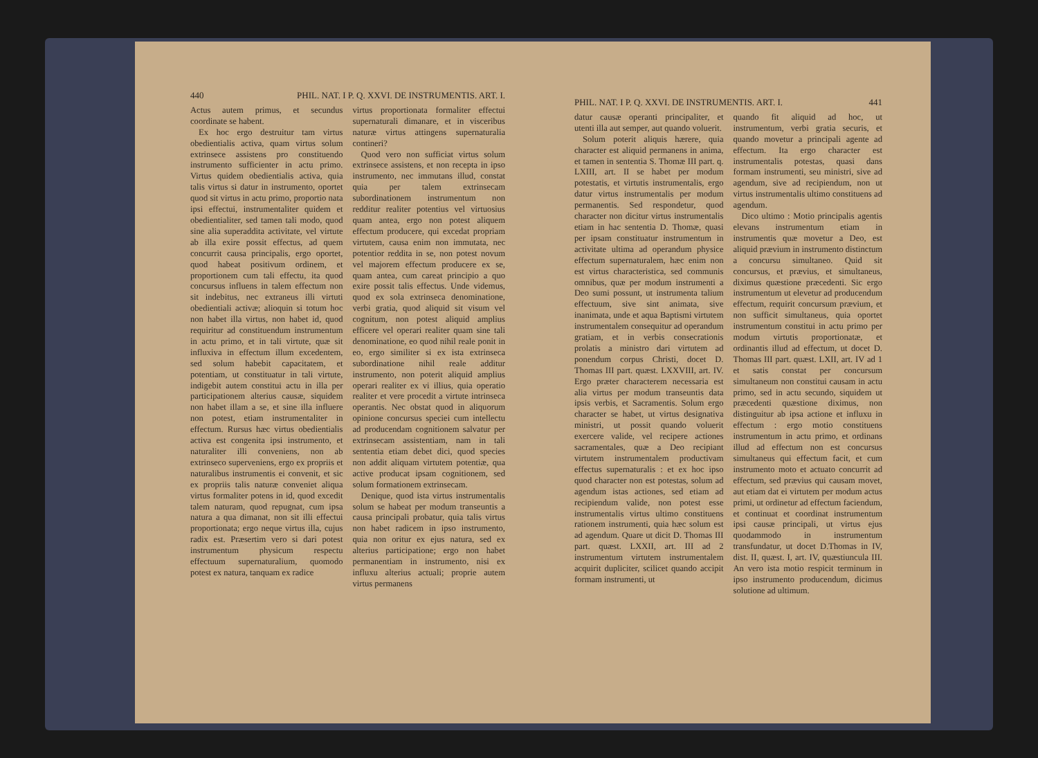440 PHIL. NAT. I P. Q. XXVI. DE INSTRUMENTIS. ART. I.
Actus autem primus, et secundus coordinate se habent.
Ex hoc ergo destruitur tam virtus obedientialis activa, quam virtus solum extrinsece assistens pro constituendo instrumento sufficienter in actu primo. Virtus quidem obedientialis activa, quia talis virtus si datur in instrumento, oportet quod sit virtus in actu primo, proportio nata ipsi effectui, instrumentaliter quidem et obedientialiter, sed tamen tali modo, quod sine alia superaddita activitate, vel virtute ab illa exire possit effectus, ad quem concurrit causa principalis, ergo oportet, quod habeat positivum ordinem, et proportionem cum tali effectu, ita quod concursus influens in talem effectum non sit indebitus, nec extraneus illi virtuti obedientiali activæ; alioquin si totum hoc non habet illa virtus, non habet id, quod requiritur ad constituendum instrumentum in actu primo, et in tali virtute, quæ sit influxiva in effectum illum excedentem, sed solum habebit capacitatem, et potentiam, ut constituatur in tali virtute, indigebit autem constitui actu in illa per participationem alterius causæ, siquidem non habet illam a se, et sine illa influere non potest, etiam instrumentaliter in effectum. Rursus hæc virtus obedientialis activa est congenita ipsi instrumento, et naturaliter illi conveniens, non ab extrinseco superveniens, ergo ex propriis et naturalibus instrumentis ei convenit, et sic ex propriis talis naturæ conveniet aliqua virtus formaliter potens in id, quod excedit talem naturam, quod repugnat, cum ipsa natura a qua dimanat, non sit illi effectui proportionata; ergo neque virtus illa, cujus radix est. Præsertim vero si dari potest instrumentum physicum respectu effectuum supernaturalium, quomodo potest ex natura, tanquam ex radice
virtus proportionata formaliter effectui supernaturali dimanare, et in visceribus naturæ virtus attingens supernaturalia contineri?
Quod vero non sufficiat virtus solum extrinsece assistens, et non recepta in ipso instrumento, nec immutans illud, constat quia per talem extrinsecam subordinationem instrumentum non redditur realiter potentius vel virtuosius quam antea, ergo non potest aliquem effectum producere, qui excedat propriam virtutem, causa enim non immutata, nec potentior reddita in se, non potest novum vel majorem effectum producere ex se, quam antea, cum careat principio a quo exire possit talis effectus. Unde videmus, quod ex sola extrinseca denominatione, verbi gratia, quod aliquid sit visum vel cognitum, non potest aliquid amplius efficere vel operari realiter quam sine tali denominatione, eo quod nihil reale ponit in eo, ergo similiter si ex ista extrinseca subordinatione nihil reale additur instrumento, non poterit aliquid amplius operari realiter ex vi illius, quia operatio realiter et vere procedit a virtute intrinseca operantis. Nec obstat quod in aliquorum opinione concursus speciei cum intellectu ad producendam cognitionem salvatur per extrinsecam assistentiam, nam in tali sententia etiam debet dici, quod species non addit aliquam virtutem potentiæ, qua active producat ipsam cognitionem, sed solum formationem extrinsecam.
Denique, quod ista virtus instrumentalis solum se habeat per modum transeuntis a causa principali probatur, quia talis virtus non habet radicem in ipso instrumento, quia non oritur ex ejus natura, sed ex alterius participatione; ergo non habet permanentiam in instrumento, nisi ex influxu alterius actuali; proprie autem virtus permanens
PHIL. NAT. I P. Q. XXVI. DE INSTRUMENTIS. ART. I. 441
datur causæ operanti principaliter, et utenti illa aut semper, aut quando voluerit.
Solum poterit aliquis hærere, quia character est aliquid permanens in anima, et tamen in sententia S. Thomæ III part. q. LXIII, art. II se habet per modum potestatis, et virtutis instrumentalis, ergo datur virtus instrumentalis per modum permanentis. Sed respondetur, quod character non dicitur virtus instrumentalis etiam in hac sententia D. Thomæ, quasi per ipsam constituatur instrumentum in activitate ultima ad operandum physice effectum supernaturalem, hæc enim non est virtus characteristica, sed communis omnibus, quæ per modum instrumenti a Deo sumi possunt, ut instrumenta talium effectuum, sive sint animata, sive inanimata, unde et aqua Baptismi virtutem instrumentalem consequitur ad operandum gratiam, et in verbis consecrationis prolatis a ministro dari virtutem ad ponendum corpus Christi, docet D. Thomas III part. quæst. LXXVIII, art. IV. Ergo præter characterem necessaria est alia virtus per modum transeuntis data ipsis verbis, et Sacramentis. Solum ergo character se habet, ut virtus designativa ministri, ut possit quando voluerit exercere valide, vel recipere actiones sacramentales, quæ a Deo recipiant virtutem instrumentalem productivam effectus supernaturalis : et ex hoc ipso quod character non est potestas, solum ad agendum istas actiones, sed etiam ad recipiendum valide, non potest esse instrumentalis virtus ultimo constituens rationem instrumenti, quia hæc solum est ad agendum. Quare ut dicit D. Thomas III part. quæst. LXXII, art. III ad 2 instrumentum virtutem instrumentalem acquirit dupliciter, scilicet quando accipit formam instrumenti, ut
quando fit aliquid ad hoc, ut instrumentum, verbi gratia securis, et quando movetur a principali agente ad effectum. Ita ergo character est instrumentalis potestas, quasi dans formam instrumenti, seu ministri, sive ad agendum, sive ad recipiendum, non ut virtus instrumentalis ultimo constituens ad agendum.
Dico ultimo : Motio principalis agentis elevans instrumentum etiam in instrumentis quæ movetur a Deo, est aliquid prævium in instrumento distinctum a concursu simultaneo. Quid sit concursus, et prævius, et simultaneus, diximus quæstione præcedenti. Sic ergo instrumentum ut elevetur ad producendum effectum, requirit concursum prævium, et non sufficit simultaneus, quia oportet instrumentum constitui in actu primo per modum virtutis proportionatæ, et ordinantis illud ad effectum, ut docet D. Thomas III part. quæst. LXII, art. IV ad 1 et satis constat per concursum simultaneum non constitui causam in actu primo, sed in actu secundo, siquidem ut præcedenti quæstione diximus, non distinguitur ab ipsa actione et influxu in effectum : ergo motio constituens instrumentum in actu primo, et ordinans illud ad effectum non est concursus simultaneus qui effectum facit, et cum instrumento moto et actuato concurrit ad effectum, sed prævius qui causam movet, aut etiam dat ei virtutem per modum actus primi, ut ordinetur ad effectum faciendum, et continuat et coordinat instrumentum ipsi causæ principali, ut virtus ejus quodammodo in instrumentum transfundatur, ut docet D.Thomas in IV, dist. II, quæst. I, art. IV, quæstiuncula III. An vero ista motio respicit terminum in ipso instrumento producendum, dicimus solutione ad ultimum.